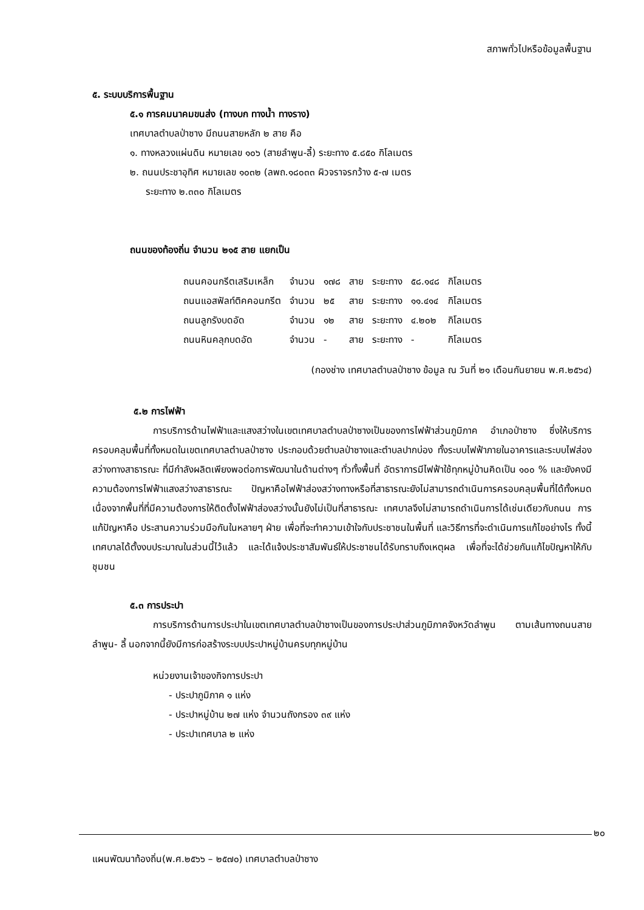สภาพทั่วไปหรือข้อมูลพื้นฐาน
๕. ระบบบริการพื้นฐาน
๕.๑ การคมนาคมขนส่ง (ทางบก ทางน้ำ ทางราง)
เทศบาลตำบลป่าซาง มีถนนสายหลัก ๒ สาย คือ
๑. ทางหลวงแผ่นดิน หมายเลข ๑๐๖ (สายลำพูน-ลี้) ระยะทาง ๕.๘๕๐ กิโลเมตร
๒. ถนนประชาอุทิศ หมายเลข ๑๐๓๒ (ลพถ.๑๘๐๓๓ ผิวจราจรกว้าง ๕-๗ เมตร
ระยะทาง ๒.๓๓๐ กิโลเมตร
ถนนของท้องถิ่น จำนวน ๒๑๕ สาย แยกเป็น
| ถนนคอนกรีตเสริมเหล็ก | จำนวน | ๑๗๘ | สาย | ระยะทาง | ๕๘.๑๔๘ | กิโลเมตร |
| ถนนแอสฟัลท์ติคคอนกรีต | จำนวน | ๒๕ | สาย | ระยะทาง | ๑๑.๔๑๔ | กิโลเมตร |
| ถนนลูกรังบดอัด | จำนวน | ๑๒ | สาย | ระยะทาง | ๔.๒๐๒ | กิโลเมตร |
| ถนนหินคลุกบดอัด | จำนวน | - | สาย | ระยะทาง | - | กิโลเมตร |
(กองช่าง เทศบาลตำบลป่าซาง ข้อมูล ณ วันที่ ๒๑ เดือนกันยายน พ.ศ.๒๕๖๔)
๕.๒ การไฟฟ้า
การบริการด้านไฟฟ้าและแสงสว่างในเขตเทศบาลตำบลป่าซางเป็นของการไฟฟ้าส่วนภูมิภาค อำเภอป่าซาง ซึ่งให้บริการครอบคลุมพื้นที่ทั้งหมดในเขตเทศบาลตำบลป่าซาง ประกอบด้วยตำบลป่าซางและตำบลปากบ่อง ทั้งระบบไฟฟ้าภายในอาคารและระบบไฟส่องสว่างทางสาธารณะ ที่มีกำลังผลิตเพียงพอต่อการพัฒนาในด้านต่างๆ ทั่วทั้งพื้นที่ อัตราการมีไฟฟ้าใช้ทุกหมู่บ้านคิดเป็น ๑๐๐ % และยังคงมีความต้องการไฟฟ้าแสงสว่างสาธารณะ ปัญหาคือไฟฟ้าส่องสว่างทางหรือที่สาธารณะยังไม่สามารถดำเนินการครอบคลุมพื้นที่ได้ทั้งหมด เนื่องจากพื้นที่ที่มีความต้องการให้ติดตั้งไฟฟ้าส่องสว่างนั้นยังไม่เป็นที่สาธารณะ เทศบาลจึงไม่สามารถดำเนินการได้เช่นเดียวกับถนน การแก้ปัญหาคือ ประสานความร่วมมือกันในหลายๆ ฝ่าย เพื่อที่จะทำความเข้าใจกับประชาชนในพื้นที่ และวิธีการที่จะดำเนินการแก้ไขอย่างไร ทั้งนี้ เทศบาลได้ตั้งงบประมาณในส่วนนี้ไว้แล้ว และได้แจ้งประชาสัมพันธ์ให้ประชาชนได้รับทราบถึงเหตุผล เพื่อที่จะได้ช่วยกันแก้ไขปัญหาให้กับชุมชน
๕.๓ การประปา
การบริการด้านการประปาในเขตเทศบาลตำบลป่าซางเป็นของการประปาส่วนภูมิภาคจังหวัดลำพูน ตามเส้นทางถนนสายลำพูน- ลี้ นอกจากนี้ยังมีการก่อสร้างระบบประปาหมู่บ้านครบทุกหมู่บ้าน
หน่วยงานเจ้าของกิจการประปา
- ประปาภูมิภาค ๑ แห่ง
- ประปาหมู่บ้าน ๒๗ แห่ง จำนวนถังกรอง ๓๙ แห่ง
- ประปาเทศบาล ๒ แห่ง
๒๐
แผนพัฒนาท้องถิ่น(พ.ศ.๒๕๖๖ – ๒๕๗๐) เทศบาลตำบลป่าซาง